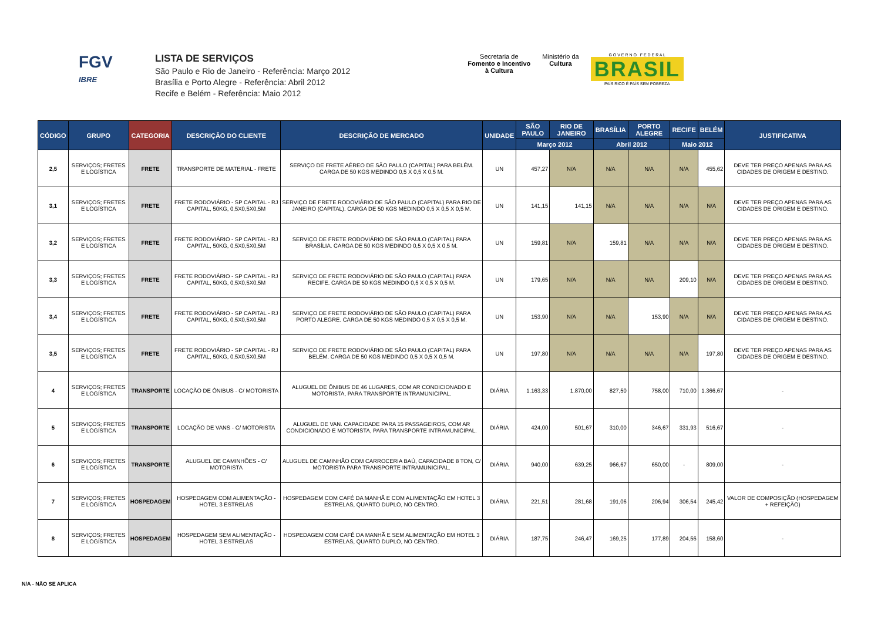FGV
IBRE
LISTA DE SERVIÇOS
São Paulo e Rio de Janeiro - Referência: Março 2012
Brasília e Porto Alegre - Referência: Abril 2012
Recife e Belém - Referência: Maio 2012
Secretaria de
Fomento e Incentivo
à Cultura
Ministério da
Cultura
G O V E R N O F E D E R A L
BRASIL
PAÍS RICO É PAÍS SEM POBREZA
| CÓDIGO | GRUPO | CATEGORIA | DESCRIÇÃO DO CLIENTE | DESCRIÇÃO DE MERCADO | UNIDADE | SÃO PAULO | RIO DE JANEIRO | BRASÍLIA | PORTO ALEGRE | RECIFE | BELÉM | JUSTIFICATIVA |
| --- | --- | --- | --- | --- | --- | --- | --- | --- | --- | --- | --- | --- |
| | | | | | | Março 2012 | | Abril 2012 | | Maio 2012 | | |
| 2,5 | SERVIÇOS; FRETES E LOGÍSTICA | FRETE | TRANSPORTE DE MATERIAL - FRETE | SERVIÇO DE FRETE AÉREO DE SÃO PAULO (CAPITAL) PARA BELÉM. CARGA DE 50 KGS MEDINDO 0,5 X 0,5 X 0,5 M. | UN | 457,27 | N/A | N/A | N/A | N/A | 455,62 | DEVE TER PREÇO APENAS PARA AS CIDADES DE ORIGEM E DESTINO. |
| 3,1 | SERVIÇOS; FRETES E LOGÍSTICA | FRETE | FRETE RODOVIÁRIO - SP CAPITAL - RJ CAPITAL, 50KG, 0,5X0,5X0,5M | SERVIÇO DE FRETE RODOVIÁRIO DE SÃO PAULO (CAPITAL) PARA RIO DE JANEIRO (CAPITAL). CARGA DE 50 KGS MEDINDO 0,5 X 0,5 X 0,5 M. | UN | 141,15 | 141,15 | N/A | N/A | N/A | N/A | DEVE TER PREÇO APENAS PARA AS CIDADES DE ORIGEM E DESTINO. |
| 3,2 | SERVIÇOS; FRETES E LOGÍSTICA | FRETE | FRETE RODOVIÁRIO - SP CAPITAL - RJ CAPITAL, 50KG, 0,5X0,5X0,5M | SERVIÇO DE FRETE RODOVIÁRIO DE SÃO PAULO (CAPITAL) PARA BRASÍLIA. CARGA DE 50 KGS MEDINDO 0,5 X 0,5 X 0,5 M. | UN | 159,81 | N/A | 159,81 | N/A | N/A | N/A | DEVE TER PREÇO APENAS PARA AS CIDADES DE ORIGEM E DESTINO. |
| 3,3 | SERVIÇOS; FRETES E LOGÍSTICA | FRETE | FRETE RODOVIÁRIO - SP CAPITAL - RJ CAPITAL, 50KG, 0,5X0,5X0,5M | SERVIÇO DE FRETE RODOVIÁRIO DE SÃO PAULO (CAPITAL) PARA RECIFE. CARGA DE 50 KGS MEDINDO 0,5 X 0,5 X 0,5 M. | UN | 179,65 | N/A | N/A | N/A | 209,10 | N/A | DEVE TER PREÇO APENAS PARA AS CIDADES DE ORIGEM E DESTINO. |
| 3,4 | SERVIÇOS; FRETES E LOGÍSTICA | FRETE | FRETE RODOVIÁRIO - SP CAPITAL - RJ CAPITAL, 50KG, 0,5X0,5X0,5M | SERVIÇO DE FRETE RODOVIÁRIO DE SÃO PAULO (CAPITAL) PARA PORTO ALEGRE. CARGA DE 50 KGS MEDINDO 0,5 X 0,5 X 0,5 M. | UN | 153,90 | N/A | N/A | 153,90 | N/A | N/A | DEVE TER PREÇO APENAS PARA AS CIDADES DE ORIGEM E DESTINO. |
| 3,5 | SERVIÇOS; FRETES E LOGÍSTICA | FRETE | FRETE RODOVIÁRIO - SP CAPITAL - RJ CAPITAL, 50KG, 0,5X0,5X0,5M | SERVIÇO DE FRETE RODOVIÁRIO DE SÃO PAULO (CAPITAL) PARA BELÉM. CARGA DE 50 KGS MEDINDO 0,5 X 0,5 X 0,5 M. | UN | 197,80 | N/A | N/A | N/A | N/A | 197,80 | DEVE TER PREÇO APENAS PARA AS CIDADES DE ORIGEM E DESTINO. |
| 4 | SERVIÇOS; FRETES E LOGÍSTICA | TRANSPORTE | LOCAÇÃO DE ÔNIBUS - C/ MOTORISTA | ALUGUEL DE ÔNIBUS DE 46 LUGARES, COM AR CONDICIONADO E MOTORISTA, PARA TRANSPORTE INTRAMUNICIPAL. | DIÁRIA | 1.163,33 | 1.870,00 | 827,50 | 758,00 | 710,00 | 1.366,67 | - |
| 5 | SERVIÇOS; FRETES E LOGÍSTICA | TRANSPORTE | LOCAÇÃO DE VANS - C/ MOTORISTA | ALUGUEL DE VAN. CAPACIDADE PARA 15 PASSAGEIROS, COM AR CONDICIONADO E MOTORISTA, PARA TRANSPORTE INTRAMUNICIPAL. | DIÁRIA | 424,00 | 501,67 | 310,00 | 346,67 | 331,93 | 516,67 | - |
| 6 | SERVIÇOS; FRETES E LOGÍSTICA | TRANSPORTE | ALUGUEL DE CAMINHÕES - C/ MOTORISTA | ALUGUEL DE CAMINHÃO COM CARROCERIA BAÚ, CAPACIDADE 8 TON, C/ MOTORISTA PARA TRANSPORTE INTRAMUNICIPAL. | DIÁRIA | 940,00 | 639,25 | 966,67 | 650,00 | - | 809,00 | - |
| 7 | SERVIÇOS; FRETES E LOGÍSTICA | HOSPEDAGEM | HOSPEDAGEM COM ALIMENTAÇÃO - HOTEL 3 ESTRELAS | HOSPEDAGEM COM CAFÉ DA MANHÃ E COM ALIMENTAÇÃO EM HOTEL 3 ESTRELAS, QUARTO DUPLO, NO CENTRO. | DIÁRIA | 221,51 | 281,68 | 191,06 | 206,94 | 306,54 | 245,42 | VALOR DE COMPOSIÇÃO (HOSPEDAGEM + REFEIÇÃO) |
| 8 | SERVIÇOS; FRETES E LOGÍSTICA | HOSPEDAGEM | HOSPEDAGEM SEM ALIMENTAÇÃO - HOTEL 3 ESTRELAS | HOSPEDAGEM COM CAFÉ DA MANHÃ E SEM ALIMENTAÇÃO EM HOTEL 3 ESTRELAS, QUARTO DUPLO, NO CENTRO. | DIÁRIA | 187,75 | 246,47 | 169,25 | 177,89 | 204,56 | 158,60 | - |
N/A - NÃO SE APLICA